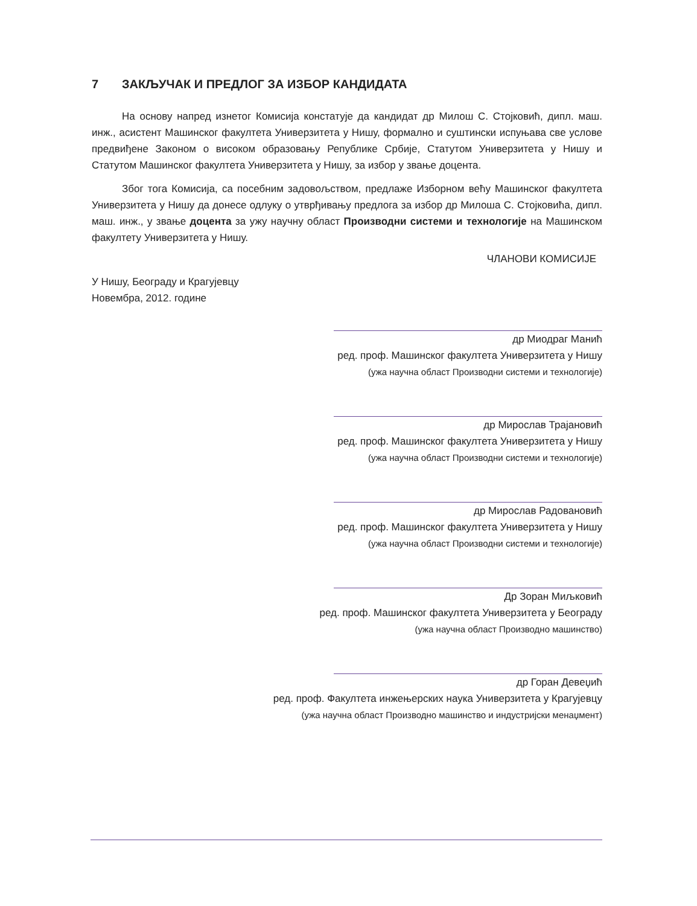7 ЗАКЉУЧАК И ПРЕДЛОГ ЗА ИЗБОР КАНДИДАТА
На основу напред изнетог Комисија констатује да кандидат др Милош С. Стојковић, дипл. маш. инж., асистент Машинског факултета Универзитета у Нишу, формално и суштински испуњава све услове предвиђене Законом о високом образовању Републике Србије, Статутом Универзитета у Нишу и Статутом Машинског факултета Универзитета у Нишу, за избор у звање доцента.
Због тога Комисија, са посебним задовољством, предлаже Изборном већу Машинског факултета Универзитета у Нишу да донесе одлуку о утврђивању предлога за избор др Милоша С. Стојковића, дипл. маш. инж., у звање доцента за ужу научну област Производни системи и технологије на Машинском факултету Универзитета у Нишу.
ЧЛАНОВИ КОМИСИЈЕ
У Нишу, Београду и Крагујевцу
Новембра, 2012. године
др Миодраг Манић
ред. проф. Машинског факултета Универзитета у Нишу
(ужа научна област Производни системи и технологије)
др Мирослав Трајановић
ред. проф. Машинског факултета Универзитета у Нишу
(ужа научна област Производни системи и технологије)
др Мирослав Радовановић
ред. проф. Машинског факултета Универзитета у Нишу
(ужа научна област Производни системи и технологије)
Др Зоран Миљковић
ред. проф. Машинског факултета Универзитета у Београду
(ужа научна област Производно машинство)
др Горан Девеџић
ред. проф. Факултета инжењерских наука Универзитета у Крагујевцу
(ужа научна област Производно машинство и индустријски менаџмент)